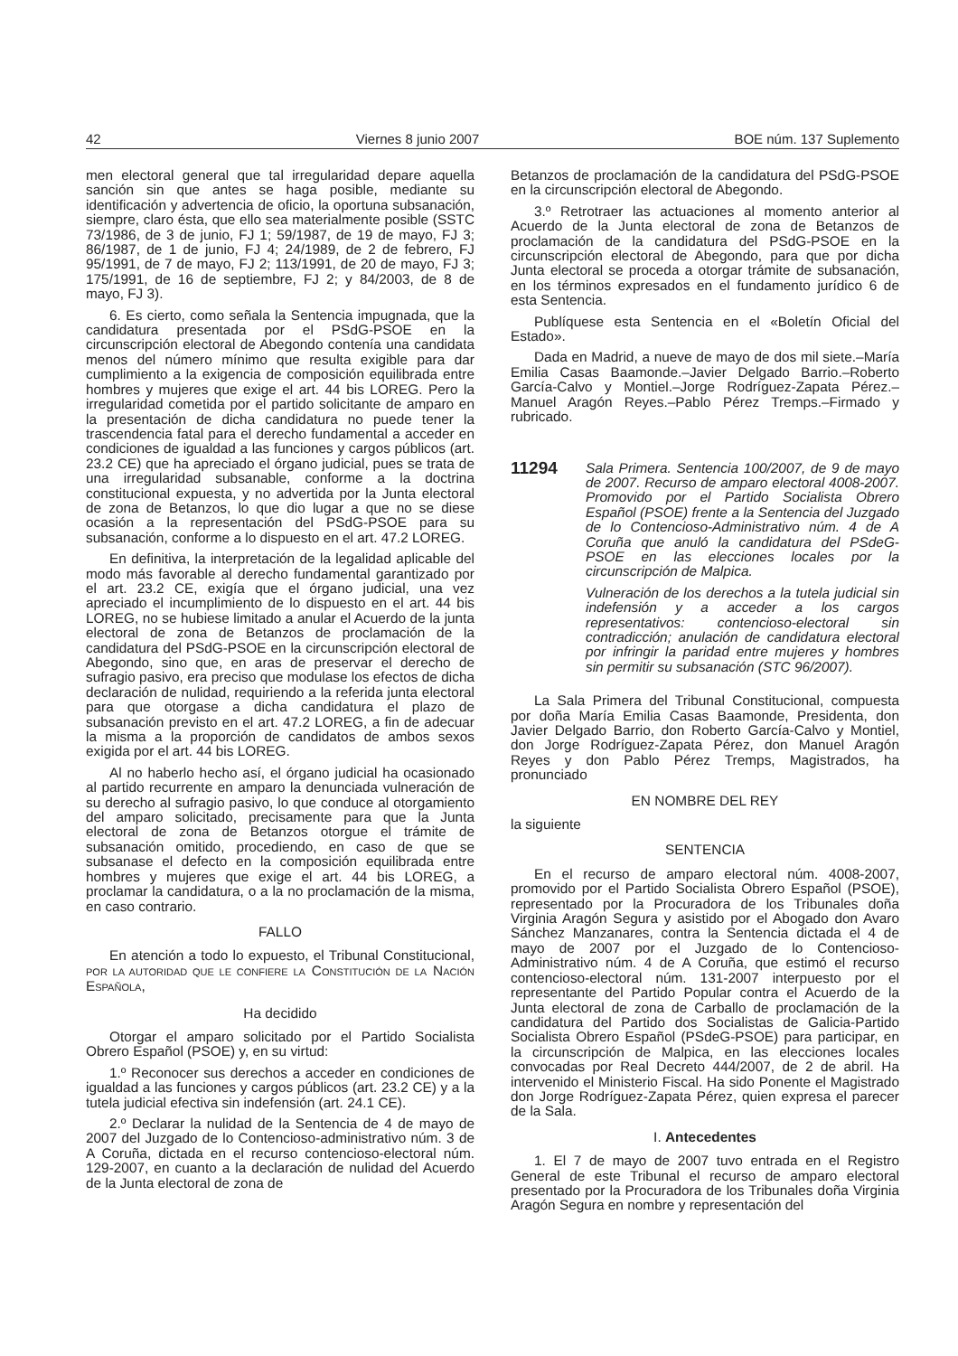42 Viernes 8 junio 2007 BOE núm. 137 Suplemento
men electoral general que tal irregularidad depare aquella sanción sin que antes se haga posible, mediante su identificación y advertencia de oficio, la oportuna subsanación, siempre, claro ésta, que ello sea materialmente posible (SSTC 73/1986, de 3 de junio, FJ 1; 59/1987, de 19 de mayo, FJ 3; 86/1987, de 1 de junio, FJ 4; 24/1989, de 2 de febrero, FJ 95/1991, de 7 de mayo, FJ 2; 113/1991, de 20 de mayo, FJ 3; 175/1991, de 16 de septiembre, FJ 2; y 84/2003, de 8 de mayo, FJ 3).
6. Es cierto, como señala la Sentencia impugnada, que la candidatura presentada por el PSdG-PSOE en la circunscripción electoral de Abegondo contenía una candidata menos del número mínimo que resulta exigible para dar cumplimiento a la exigencia de composición equilibrada entre hombres y mujeres que exige el art. 44 bis LOREG. Pero la irregularidad cometida por el partido solicitante de amparo en la presentación de dicha candidatura no puede tener la trascendencia fatal para el derecho fundamental a acceder en condiciones de igualdad a las funciones y cargos públicos (art. 23.2 CE) que ha apreciado el órgano judicial, pues se trata de una irregularidad subsanable, conforme a la doctrina constitucional expuesta, y no advertida por la Junta electoral de zona de Betanzos, lo que dio lugar a que no se diese ocasión a la representación del PSdG-PSOE para su subsanación, conforme a lo dispuesto en el art. 47.2 LOREG.
En definitiva, la interpretación de la legalidad aplicable del modo más favorable al derecho fundamental garantizado por el art. 23.2 CE, exigía que el órgano judicial, una vez apreciado el incumplimiento de lo dispuesto en el art. 44 bis LOREG, no se hubiese limitado a anular el Acuerdo de la junta electoral de zona de Betanzos de proclamación de la candidatura del PSdG-PSOE en la circunscripción electoral de Abegondo, sino que, en aras de preservar el derecho de sufragio pasivo, era preciso que modulase los efectos de dicha declaración de nulidad, requiriendo a la referida junta electoral para que otorgase a dicha candidatura el plazo de subsanación previsto en el art. 47.2 LOREG, a fin de adecuar la misma a la proporción de candidatos de ambos sexos exigida por el art. 44 bis LOREG.
Al no haberlo hecho así, el órgano judicial ha ocasionado al partido recurrente en amparo la denunciada vulneración de su derecho al sufragio pasivo, lo que conduce al otorgamiento del amparo solicitado, precisamente para que la Junta electoral de zona de Betanzos otorgue el trámite de subsanación omitido, procediendo, en caso de que se subsanase el defecto en la composición equilibrada entre hombres y mujeres que exige el art. 44 bis LOREG, a proclamar la candidatura, o a la no proclamación de la misma, en caso contrario.
FALLO
En atención a todo lo expuesto, el Tribunal Constitucional, POR LA AUTORIDAD QUE LE CONFIERE LA CONSTITUCIÓN DE LA NACIÓN ESPAÑOLA,
Ha decidido
Otorgar el amparo solicitado por el Partido Socialista Obrero Español (PSOE) y, en su virtud:
1.º Reconocer sus derechos a acceder en condiciones de igualdad a las funciones y cargos públicos (art. 23.2 CE) y a la tutela judicial efectiva sin indefensión (art. 24.1 CE).
2.º Declarar la nulidad de la Sentencia de 4 de mayo de 2007 del Juzgado de lo Contencioso-administrativo núm. 3 de A Coruña, dictada en el recurso contencioso-electoral núm. 129-2007, en cuanto a la declaración de nulidad del Acuerdo de la Junta electoral de zona de
Betanzos de proclamación de la candidatura del PSdG-PSOE en la circunscripción electoral de Abegondo.
3.º Retrotraer las actuaciones al momento anterior al Acuerdo de la Junta electoral de zona de Betanzos de proclamación de la candidatura del PSdG-PSOE en la circunscripción electoral de Abegondo, para que por dicha Junta electoral se proceda a otorgar trámite de subsanación, en los términos expresados en el fundamento jurídico 6 de esta Sentencia.
Publíquese esta Sentencia en el «Boletín Oficial del Estado».
Dada en Madrid, a nueve de mayo de dos mil siete.–María Emilia Casas Baamonde.–Javier Delgado Barrio.–Roberto García-Calvo y Montiel.–Jorge Rodríguez-Zapata Pérez.–Manuel Aragón Reyes.–Pablo Pérez Tremps.–Firmado y rubricado.
11294
Sala Primera. Sentencia 100/2007, de 9 de mayo de 2007. Recurso de amparo electoral 4008-2007. Promovido por el Partido Socialista Obrero Español (PSOE) frente a la Sentencia del Juzgado de lo Contencioso-Administrativo núm. 4 de A Coruña que anuló la candidatura del PSdeG-PSOE en las elecciones locales por la circunscripción de Malpica.
Vulneración de los derechos a la tutela judicial sin indefensión y a acceder a los cargos representativos: contencioso-electoral sin contradicción; anulación de candidatura electoral por infringir la paridad entre mujeres y hombres sin permitir su subsanación (STC 96/2007).
La Sala Primera del Tribunal Constitucional, compuesta por doña María Emilia Casas Baamonde, Presidenta, don Javier Delgado Barrio, don Roberto García-Calvo y Montiel, don Jorge Rodríguez-Zapata Pérez, don Manuel Aragón Reyes y don Pablo Pérez Tremps, Magistrados, ha pronunciado
EN NOMBRE DEL REY
la siguiente
SENTENCIA
En el recurso de amparo electoral núm. 4008-2007, promovido por el Partido Socialista Obrero Español (PSOE), representado por la Procuradora de los Tribunales doña Virginia Aragón Segura y asistido por el Abogado don Avaro Sánchez Manzanares, contra la Sentencia dictada el 4 de mayo de 2007 por el Juzgado de lo Contencioso-Administrativo núm. 4 de A Coruña, que estimó el recurso contencioso-electoral núm. 131-2007 interpuesto por el representante del Partido Popular contra el Acuerdo de la Junta electoral de zona de Carballo de proclamación de la candidatura del Partido dos Socialistas de Galicia-Partido Socialista Obrero Español (PSdeG-PSOE) para participar, en la circunscripción de Malpica, en las elecciones locales convocadas por Real Decreto 444/2007, de 2 de abril. Ha intervenido el Ministerio Fiscal. Ha sido Ponente el Magistrado don Jorge Rodríguez-Zapata Pérez, quien expresa el parecer de la Sala.
I. Antecedentes
1. El 7 de mayo de 2007 tuvo entrada en el Registro General de este Tribunal el recurso de amparo electoral presentado por la Procuradora de los Tribunales doña Virginia Aragón Segura en nombre y representación del